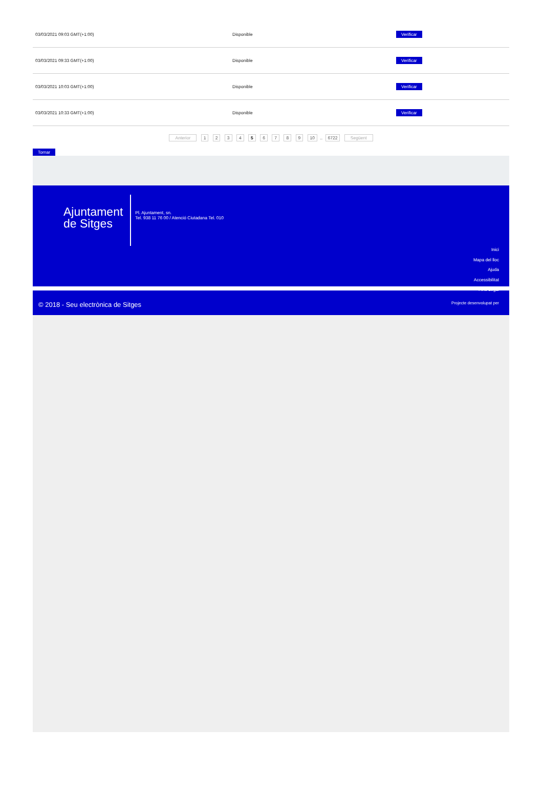| 03/03/2021 09:03 GMT(+1:00) | Disponible | Verificar |
| 03/03/2021 09:33 GMT(+1:00) | Disponible | Verificar |
| 03/03/2021 10:03 GMT(+1:00) | Disponible | Verificar |
| 03/03/2021 10:33 GMT(+1:00) | Disponible | Verificar |
Anterior 1 2 3 4 5 6 7 8 9 10 .. 6722 Següent
Tornar
Ajuntament
de Sitges
Pl. Ajuntament, sn.
Tel. 938 11 76 00 / Atenció Ciutadana Tel. 010
Inici
Mapa del lloc
Ajuda
Accessibilitat
Avís Legal
© 2018 - Seu electrònica de Sitges
Projecte desenvolupat per